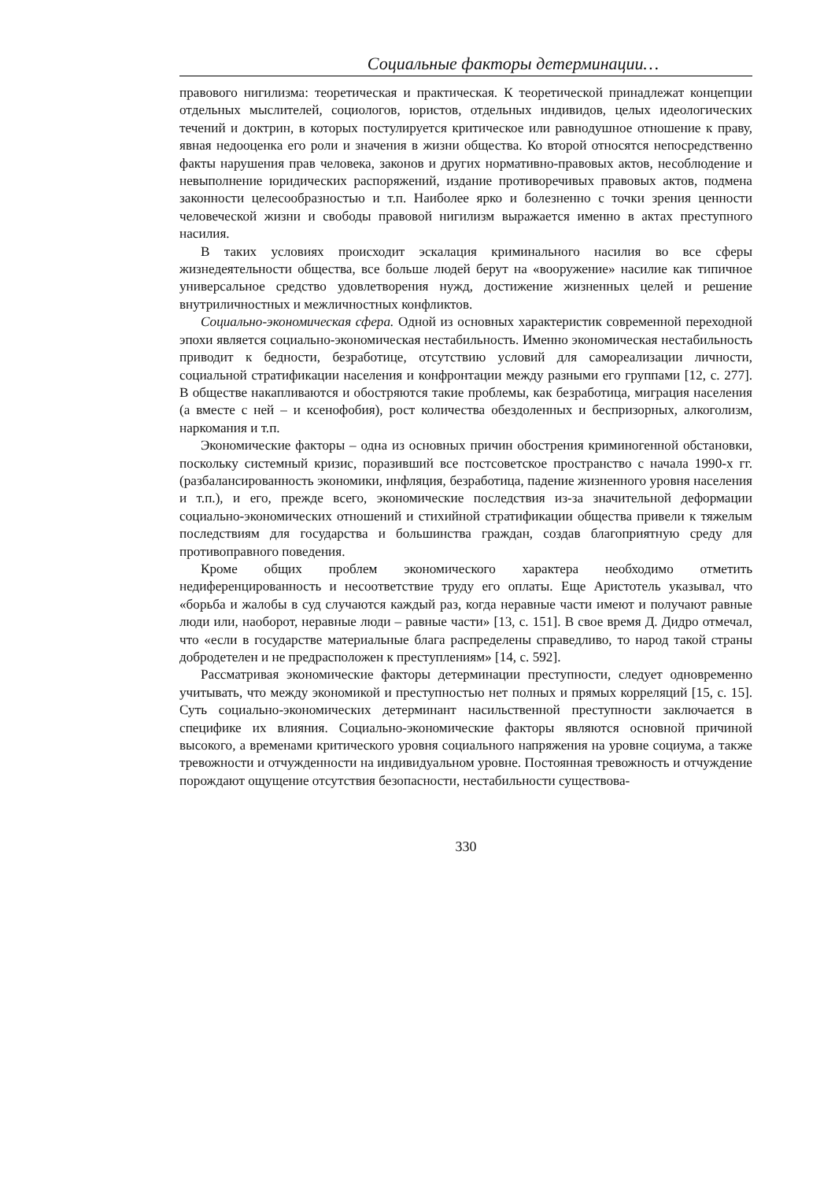Социальные факторы детерминации…
правового нигилизма: теоретическая и практическая. К теоретической принадлежат концепции отдельных мыслителей, социологов, юристов, отдельных индивидов, целых идеологических течений и доктрин, в которых постулируется критическое или равнодушное отношение к праву, явная недооценка его роли и значения в жизни общества. Ко второй относятся непосредственно факты нарушения прав человека, законов и других нормативно-правовых актов, несоблюдение и невыполнение юридических распоряжений, издание противоречивых правовых актов, подмена законности целесообразностью и т.п. Наиболее ярко и болезненно с точки зрения ценности человеческой жизни и свободы правовой нигилизм выражается именно в актах преступного насилия.
В таких условиях происходит эскалация криминального насилия во все сферы жизнедеятельности общества, все больше людей берут на «вооружение» насилие как типичное универсальное средство удовлетворения нужд, достижение жизненных целей и решение внутриличностных и межличностных конфликтов.
Социально-экономическая сфера. Одной из основных характеристик современной переходной эпохи является социально-экономическая нестабильность. Именно экономическая нестабильность приводит к бедности, безработице, отсутствию условий для самореализации личности, социальной стратификации населения и конфронтации между разными его группами [12, с. 277]. В обществе накапливаются и обостряются такие проблемы, как безработица, миграция населения (а вместе с ней – и ксенофобия), рост количества обездоленных и беспризорных, алкоголизм, наркомания и т.п.
Экономические факторы – одна из основных причин обострения криминогенной обстановки, поскольку системный кризис, поразивший все постсоветское пространство с начала 1990-х гг. (разбалансированность экономики, инфляция, безработица, падение жизненного уровня населения и т.п.), и его, прежде всего, экономические последствия из-за значительной деформации социально-экономических отношений и стихийной стратификации общества привели к тяжелым последствиям для государства и большинства граждан, создав благоприятную среду для противоправного поведения.
Кроме общих проблем экономического характера необходимо отметить недиференцированность и несоответствие труду его оплаты. Еще Аристотель указывал, что «борьба и жалобы в суд случаются каждый раз, когда неравные части имеют и получают равные люди или, наоборот, неравные люди – равные части» [13, с. 151]. В свое время Д. Дидро отмечал, что «если в государстве материальные блага распределены справедливо, то народ такой страны добродетелен и не предрасположен к преступлениям» [14, с. 592].
Рассматривая экономические факторы детерминации преступности, следует одновременно учитывать, что между экономикой и преступностью нет полных и прямых корреляций [15, с. 15]. Суть социально-экономических детерминант насильственной преступности заключается в специфике их влияния. Социально-экономические факторы являются основной причиной высокого, а временами критического уровня социального напряжения на уровне социума, а также тревожности и отчужденности на индивидуальном уровне. Постоянная тревожность и отчуждение порождают ощущение отсутствия безопасности, нестабильности существова-
330